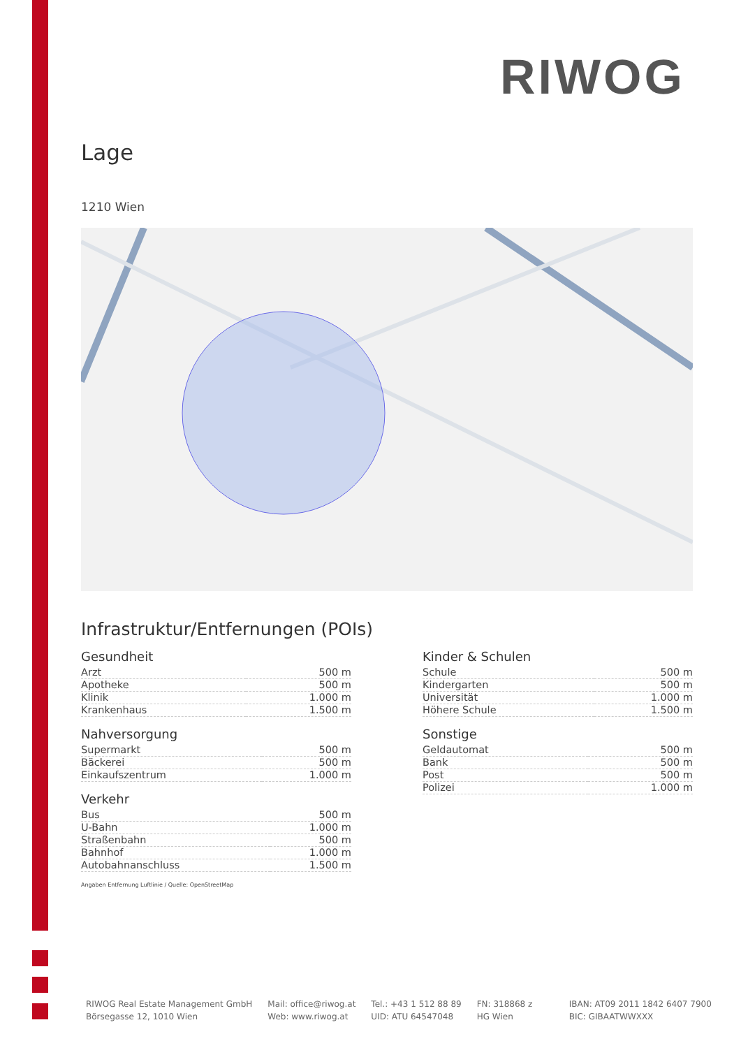RIWOG
Lage
1210 Wien
Infrastruktur/Entfernungen (POIs)
Gesundheit
| Arzt | 500 m |
| Apotheke | 500 m |
| Klinik | 1.000 m |
| Krankenhaus | 1.500 m |
Nahversorgung
| Supermarkt | 500 m |
| Bäckerei | 500 m |
| Einkaufszentrum | 1.000 m |
Verkehr
| Bus | 500 m |
| U-Bahn | 1.000 m |
| Straßenbahn | 500 m |
| Bahnhof | 1.000 m |
| Autobahnanschluss | 1.500 m |
Angaben Entfernung Luftlinie / Quelle: OpenStreetMap
Kinder & Schulen
| Schule | 500 m |
| Kindergarten | 500 m |
| Universität | 1.000 m |
| Höhere Schule | 1.500 m |
Sonstige
| Geldautomat | 500 m |
| Bank | 500 m |
| Post | 500 m |
| Polizei | 1.000 m |
RIWOG Real Estate Management GmbH
Börsegasse 12, 1010 Wien
Mail: office@riwog.at
Web: www.riwog.at
Tel.: +43 1 512 88 89
UID: ATU 64547048
FN: 318868 z
HG Wien
IBAN: AT09 2011 1842 6407 7900
BIC: GIBAATWWXXX